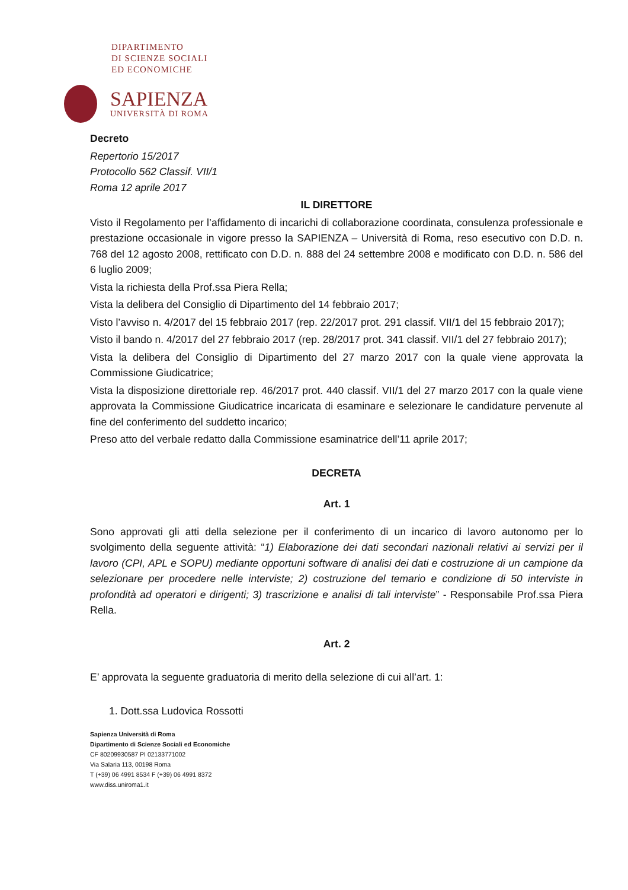DIPARTIMENTO
DI SCIENZE SOCIALI
ED ECONOMICHE
SAPIENZA
UNIVERSITÀ DI ROMA
Decreto
Repertorio 15/2017
Protocollo 562 Classif. VII/1
Roma 12 aprile 2017
IL DIRETTORE
Visto il Regolamento per l’affidamento di incarichi di collaborazione coordinata, consulenza professionale e prestazione occasionale in vigore presso la SAPIENZA – Università di Roma, reso esecutivo con D.D. n. 768 del 12 agosto 2008, rettificato con D.D. n. 888 del 24 settembre 2008 e modificato con D.D. n. 586 del 6 luglio 2009;
Vista la richiesta della Prof.ssa Piera Rella;
Vista la delibera del Consiglio di Dipartimento del 14 febbraio 2017;
Visto l’avviso n. 4/2017 del 15 febbraio 2017 (rep. 22/2017 prot. 291 classif. VII/1 del 15 febbraio 2017);
Visto il bando n. 4/2017 del 27 febbraio 2017 (rep. 28/2017 prot. 341 classif. VII/1 del 27 febbraio 2017);
Vista la delibera del Consiglio di Dipartimento del 27 marzo 2017 con la quale viene approvata la Commissione Giudicatrice;
Vista la disposizione direttoriale rep. 46/2017 prot. 440 classif. VII/1 del 27 marzo 2017 con la quale viene approvata la Commissione Giudicatrice incaricata di esaminare e selezionare le candidature pervenute al fine del conferimento del suddetto incarico;
Preso atto del verbale redatto dalla Commissione esaminatrice dell’11 aprile 2017;
DECRETA
Art. 1
Sono approvati gli atti della selezione per il conferimento di un incarico di lavoro autonomo per lo svolgimento della seguente attività: “1) Elaborazione dei dati secondari nazionali relativi ai servizi per il lavoro (CPI, APL e SOPU) mediante opportuni software di analisi dei dati e costruzione di un campione da selezionare per procedere nelle interviste; 2) costruzione del temario e condizione di 50 interviste in profondità ad operatori e dirigenti; 3) trascrizione e analisi di tali interviste” - Responsabile Prof.ssa Piera Rella.
Art. 2
E’ approvata la seguente graduatoria di merito della selezione di cui all’art. 1:
1. Dott.ssa Ludovica Rossotti
Sapienza Università di Roma
Dipartimento di Scienze Sociali ed Economiche
CF 80209930587 PI 02133771002
Via Salaria 113, 00198 Roma
T (+39) 06 4991 8534 F (+39) 06 4991 8372
www.diss.uniroma1.it